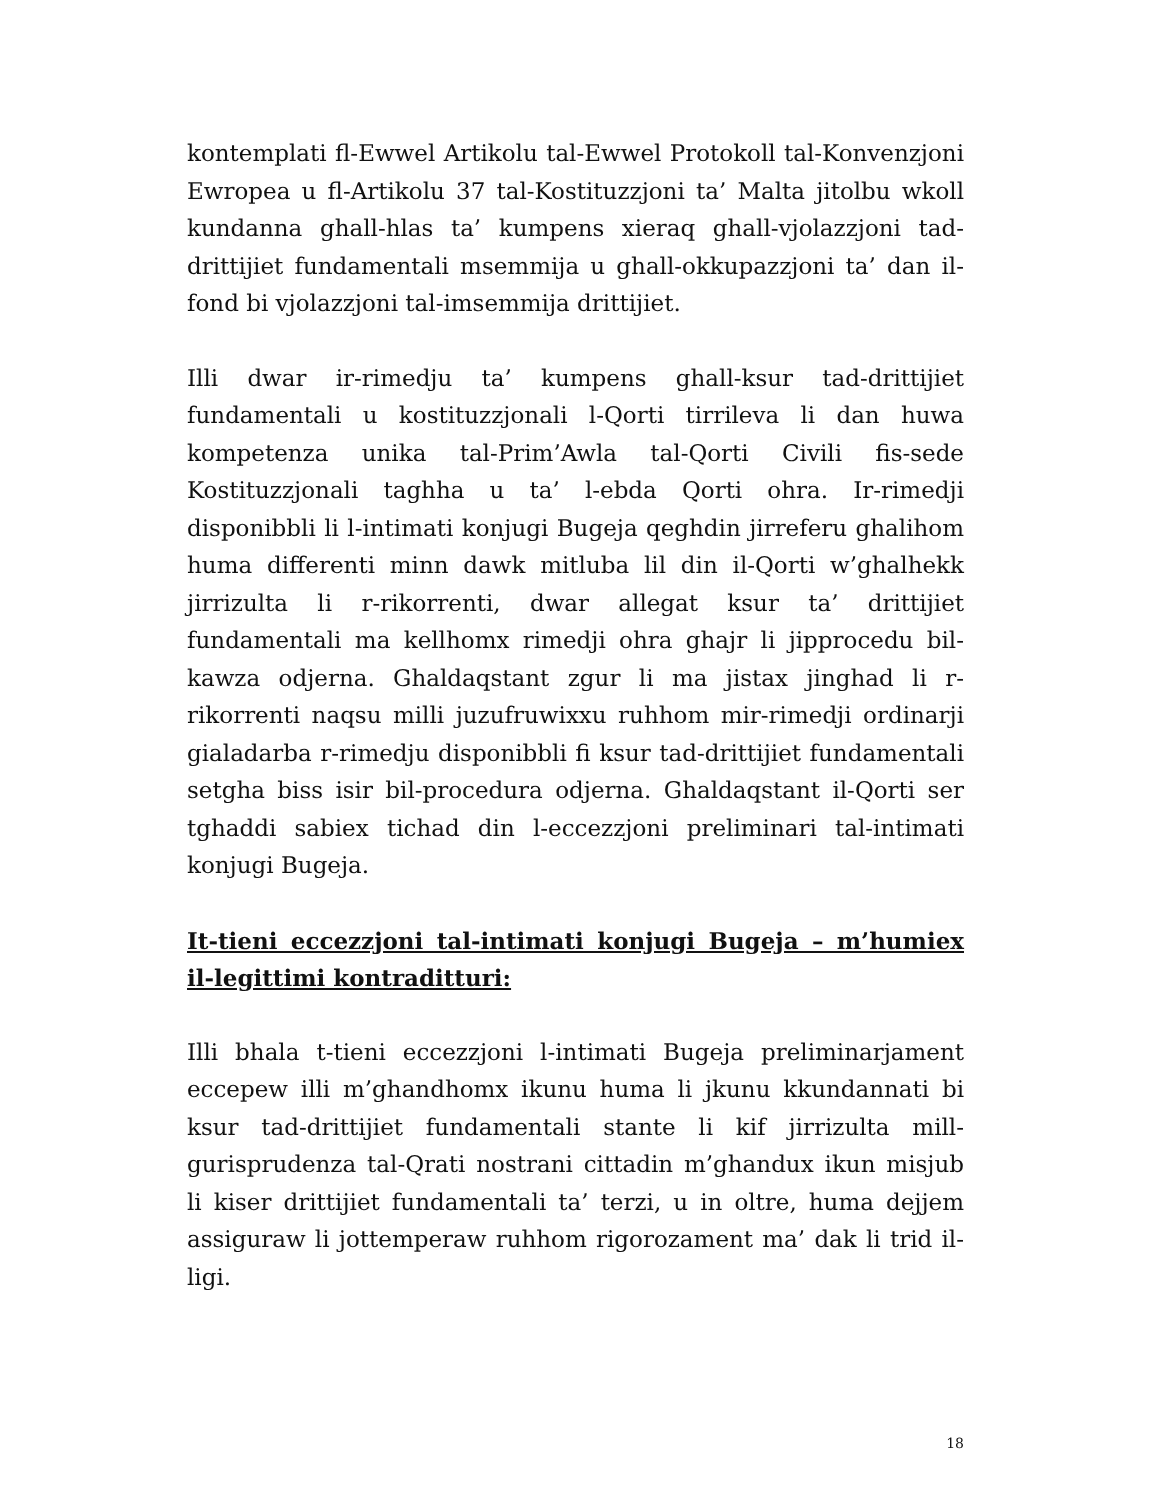kontemplati fl-Ewwel Artikolu tal-Ewwel Protokoll tal-Konvenzjoni Ewropea u fl-Artikolu 37 tal-Kostituzzjoni ta’ Malta jitolbu wkoll kundanna ghall-hlas ta’ kumpens xieraq ghall-vjolazzjoni tad-drittijiet fundamentali msemmija u ghall-okkupazzjoni ta’ dan il-fond bi vjolazzjoni tal-imsemmija drittijiet.
Illi dwar ir-rimedju ta’ kumpens ghall-ksur tad-drittijiet fundamentali u kostituzzjonali l-Qorti tirrileva li dan huwa kompetenza unika tal-Prim’Awla tal-Qorti Civili fis-sede Kostituzzjonali taghha u ta’ l-ebda Qorti ohra. Ir-rimedji disponibbli li l-intimati konjugi Bugeja qeghdin jirreferu ghalihom huma differenti minn dawk mitluba lil din il-Qorti w’ghalhekk jirrizulta li r-rikorrenti, dwar allegat ksur ta’ drittijiet fundamentali ma kellhomx rimedji ohra ghajr li jipprocedu bil-kawza odjerna. Ghaldaqstant zgur li ma jistax jinghad li r-rikorrenti naqsu milli juzufruwixxu ruhhom mir-rimedji ordinarji gialadarba r-rimedju disponibbli fi ksur tad-drittijiet fundamentali setgha biss isir bil-procedura odjerna. Ghaldaqstant il-Qorti ser tghaddi sabiex tichad din l-eccezzjoni preliminari tal-intimati konjugi Bugeja.
It-tieni eccezzjoni tal-intimati konjugi Bugeja – m’humiex il-legittimi kontraditturi:
Illi bhala t-tieni eccezzjoni l-intimati Bugeja preliminarjament eccepew illi m’ghandhomx ikunu huma li jkunu kkundannati bi ksur tad-drittijiet fundamentali stante li kif jirrizulta mill-gurisprudenza tal-Qrati nostrani cittadin m’ghandux ikun misjub li kiser drittijiet fundamentali ta’ terzi, u in oltre, huma dejjem assiguraw li jottemperaw ruhhom rigorozament ma’ dak li trid il-ligi.
18